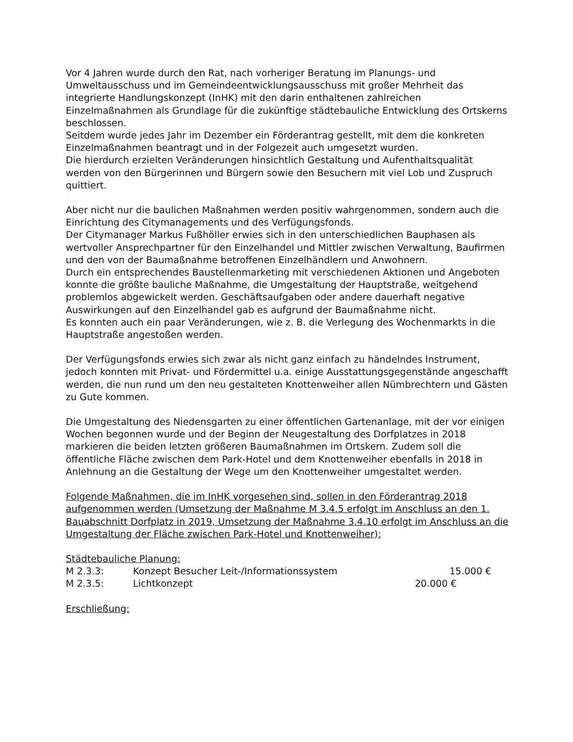Vor 4 Jahren wurde durch den Rat, nach vorheriger Beratung im Planungs- und Umweltausschuss und im Gemeindeentwicklungsausschuss mit großer Mehrheit das integrierte Handlungskonzept (InHK) mit den darin enthaltenen zahlreichen Einzelmaßnahmen als Grundlage für die zukünftige städtebauliche Entwicklung des Ortskerns beschlossen.
Seitdem wurde jedes Jahr im Dezember ein Förderantrag gestellt, mit dem die konkreten Einzelmaßnahmen beantragt und in der Folgezeit auch umgesetzt wurden.
Die hierdurch erzielten Veränderungen hinsichtlich Gestaltung und Aufenthaltsqualität werden von den Bürgerinnen und Bürgern sowie den Besuchern mit viel Lob und Zuspruch quittiert.
Aber nicht nur die baulichen Maßnahmen werden positiv wahrgenommen, sondern auch die Einrichtung des Citymanagements und des Verfügungsfonds.
Der Citymanager Markus Fußhöller erwies sich in den unterschiedlichen Bauphasen als wertvoller Ansprechpartner für den Einzelhandel und Mittler zwischen Verwaltung, Baufirmen und den von der Baumaßnahme betroffenen Einzelhändlern und Anwohnern.
Durch ein entsprechendes Baustellenmarketing mit verschiedenen Aktionen und Angeboten konnte die größte bauliche Maßnahme, die Umgestaltung der Hauptstraße, weitgehend problemlos abgewickelt werden. Geschäftsaufgaben oder andere dauerhaft negative Auswirkungen auf den Einzelhandel gab es aufgrund der Baumaßnahme nicht.
Es konnten auch ein paar Veränderungen, wie z. B. die Verlegung des Wochenmarkts in die Hauptstraße angestoßen werden.
Der Verfügungsfonds erwies sich zwar als nicht ganz einfach zu händelndes Instrument, jedoch konnten mit Privat- und Fördermittel u.a. einige Ausstattungsgegenstände angeschafft werden, die nun rund um den neu gestalteten Knottenweiher allen Nümbrechtern und Gästen zu Gute kommen.
Die Umgestaltung des Niedensgarten zu einer öffentlichen Gartenanlage, mit der vor einigen Wochen begonnen wurde und der Beginn der Neugestaltung des Dorfplatzes in 2018 markieren die beiden letzten größeren Baumaßnahmen im Ortskern. Zudem soll die öffentliche Fläche zwischen dem Park-Hotel und dem Knottenweiher ebenfalls in 2018 in Anlehnung an die Gestaltung der Wege um den Knottenweiher umgestaltet werden.
Folgende Maßnahmen, die im InHK vorgesehen sind, sollen in den Förderantrag 2018 aufgenommen werden (Umsetzung der Maßnahme M 3.4.5 erfolgt im Anschluss an den 1. Bauabschnitt Dorfplatz in 2019, Umsetzung der Maßnahme 3.4.10 erfolgt im Anschluss an die Umgestaltung der Fläche zwischen Park-Hotel und Knottenweiher):
Städtebauliche Planung:
M 2.3.3: Konzept Besucher Leit-/Informationssystem 15.000 €
M 2.3.5: Lichtkonzept 20.000 €
Erschließung: